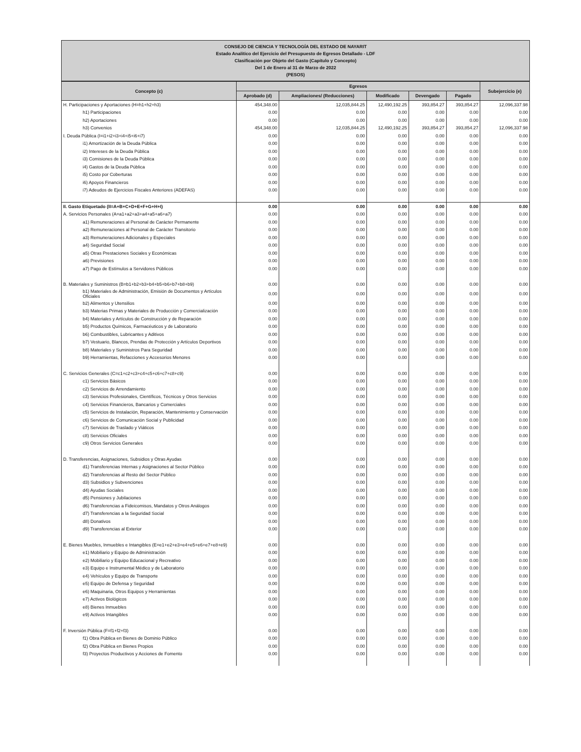CONSEJO DE CIENCIA Y TECNOLOGÍA DEL ESTADO DE NAYARIT
Estado Analítico del Ejercicio del Presupuesto de Egresos Detallado - LDF
Clasificación por Objeto del Gasto (Capítulo y Concepto)
Del 1 de Enero al 31 de Marzo de 2022
(PESOS)
| Concepto (c) | Egresos | | | | | Subejercicio (e) |
| --- | --- | --- | --- | --- | --- | --- |
| | Aprobado (d) | Ampliaciones/ (Reducciones) | Modificado | Devengado | Pagado | |
| H. Participaciones y Aportaciones (H=h1+h2+h3) | 454,348.00 | 12,035,844.25 | 12,490,192.25 | 393,854.27 | 393,854.27 | 12,096,337.98 |
| h1) Participaciones | 0.00 | 0.00 | 0.00 | 0.00 | 0.00 | 0.00 |
| h2) Aportaciones | 0.00 | 0.00 | 0.00 | 0.00 | 0.00 | 0.00 |
| h3) Convenios | 454,348.00 | 12,035,844.25 | 12,490,192.25 | 393,854.27 | 393,854.27 | 12,096,337.98 |
| I. Deuda Pública (I=i1+i2+i3+i4+i5+i6+i7) | 0.00 | 0.00 | 0.00 | 0.00 | 0.00 | 0.00 |
| i1) Amortización de la Deuda Pública | 0.00 | 0.00 | 0.00 | 0.00 | 0.00 | 0.00 |
| i2) Intereses de la Deuda Pública | 0.00 | 0.00 | 0.00 | 0.00 | 0.00 | 0.00 |
| i3) Comisiones de la Deuda Pública | 0.00 | 0.00 | 0.00 | 0.00 | 0.00 | 0.00 |
| i4) Gastos de la Deuda Pública | 0.00 | 0.00 | 0.00 | 0.00 | 0.00 | 0.00 |
| i5) Costo por Coberturas | 0.00 | 0.00 | 0.00 | 0.00 | 0.00 | 0.00 |
| i6) Apoyos Financieros | 0.00 | 0.00 | 0.00 | 0.00 | 0.00 | 0.00 |
| i7) Adeudos de Ejercicios Fiscales Anteriores (ADEFAS) | 0.00 | 0.00 | 0.00 | 0.00 | 0.00 | 0.00 |
| II. Gasto Etiquetado (II=A+B+C+D+E+F+G+H+I) | 0.00 | 0.00 | 0.00 | 0.00 | 0.00 | 0.00 |
| A. Servicios Personales (A=a1+a2+a3+a4+a5+a6+a7) | 0.00 | 0.00 | 0.00 | 0.00 | 0.00 | 0.00 |
| a1) Remuneraciones al Personal de Carácter Permanente | 0.00 | 0.00 | 0.00 | 0.00 | 0.00 | 0.00 |
| a2) Remuneraciones al Personal de Carácter Transitorio | 0.00 | 0.00 | 0.00 | 0.00 | 0.00 | 0.00 |
| a3) Remuneraciones Adicionales y Especiales | 0.00 | 0.00 | 0.00 | 0.00 | 0.00 | 0.00 |
| a4) Seguridad Social | 0.00 | 0.00 | 0.00 | 0.00 | 0.00 | 0.00 |
| a5) Otras Prestaciones Sociales y Económicas | 0.00 | 0.00 | 0.00 | 0.00 | 0.00 | 0.00 |
| a6) Previsiones | 0.00 | 0.00 | 0.00 | 0.00 | 0.00 | 0.00 |
| a7) Pago de Estímulos a Servidores Públicos | 0.00 | 0.00 | 0.00 | 0.00 | 0.00 | 0.00 |
| B. Materiales y Suministros (B=b1+b2+b3+b4+b5+b6+b7+b8+b9) | 0.00 | 0.00 | 0.00 | 0.00 | 0.00 | 0.00 |
| b1) Materiales de Administración, Emisión de Documentos y Artículos Oficiales | 0.00 | 0.00 | 0.00 | 0.00 | 0.00 | 0.00 |
| b2) Alimentos y Utensilios | 0.00 | 0.00 | 0.00 | 0.00 | 0.00 | 0.00 |
| b3) Materias Primas y Materiales de Producción y Comercialización | 0.00 | 0.00 | 0.00 | 0.00 | 0.00 | 0.00 |
| b4) Materiales y Artículos de Construcción y de Reparación | 0.00 | 0.00 | 0.00 | 0.00 | 0.00 | 0.00 |
| b5) Productos Químicos, Farmacéuticos y de Laboratorio | 0.00 | 0.00 | 0.00 | 0.00 | 0.00 | 0.00 |
| b6) Combustibles, Lubricantes y Aditivos | 0.00 | 0.00 | 0.00 | 0.00 | 0.00 | 0.00 |
| b7) Vestuario, Blancos, Prendas de Protección y Artículos Deportivos | 0.00 | 0.00 | 0.00 | 0.00 | 0.00 | 0.00 |
| b8) Materiales y Suministros Para Seguridad | 0.00 | 0.00 | 0.00 | 0.00 | 0.00 | 0.00 |
| b9) Herramientas, Refacciones y Accesorios Menores | 0.00 | 0.00 | 0.00 | 0.00 | 0.00 | 0.00 |
| C. Servicios Generales (C=c1+c2+c3+c4+c5+c6+c7+c8+c9) | 0.00 | 0.00 | 0.00 | 0.00 | 0.00 | 0.00 |
| c1) Servicios Básicos | 0.00 | 0.00 | 0.00 | 0.00 | 0.00 | 0.00 |
| c2) Servicios de Arrendamiento | 0.00 | 0.00 | 0.00 | 0.00 | 0.00 | 0.00 |
| c3) Servicios Profesionales, Científicos, Técnicos y Otros Servicios | 0.00 | 0.00 | 0.00 | 0.00 | 0.00 | 0.00 |
| c4) Servicios Financieros, Bancarios y Comerciales | 0.00 | 0.00 | 0.00 | 0.00 | 0.00 | 0.00 |
| c5) Servicios de Instalación, Reparación, Mantenimiento y Conservación | 0.00 | 0.00 | 0.00 | 0.00 | 0.00 | 0.00 |
| c6) Servicios de Comunicación Social y Publicidad | 0.00 | 0.00 | 0.00 | 0.00 | 0.00 | 0.00 |
| c7) Servicios de Traslado y Viáticos | 0.00 | 0.00 | 0.00 | 0.00 | 0.00 | 0.00 |
| c8) Servicios Oficiales | 0.00 | 0.00 | 0.00 | 0.00 | 0.00 | 0.00 |
| c9) Otros Servicios Generales | 0.00 | 0.00 | 0.00 | 0.00 | 0.00 | 0.00 |
| D. Transferencias, Asignaciones, Subsidios y Otras Ayudas | 0.00 | 0.00 | 0.00 | 0.00 | 0.00 | 0.00 |
| d1) Transferencias Internas y Asignaciones al Sector Público | 0.00 | 0.00 | 0.00 | 0.00 | 0.00 | 0.00 |
| d2) Transferencias al Resto del Sector Público | 0.00 | 0.00 | 0.00 | 0.00 | 0.00 | 0.00 |
| d3) Subsidios y Subvenciones | 0.00 | 0.00 | 0.00 | 0.00 | 0.00 | 0.00 |
| d4) Ayudas Sociales | 0.00 | 0.00 | 0.00 | 0.00 | 0.00 | 0.00 |
| d5) Pensiones y Jubilaciones | 0.00 | 0.00 | 0.00 | 0.00 | 0.00 | 0.00 |
| d6) Transferencias a Fideicomisos, Mandatos y Otros Análogos | 0.00 | 0.00 | 0.00 | 0.00 | 0.00 | 0.00 |
| d7) Transferencias a la Seguridad Social | 0.00 | 0.00 | 0.00 | 0.00 | 0.00 | 0.00 |
| d8) Donativos | 0.00 | 0.00 | 0.00 | 0.00 | 0.00 | 0.00 |
| d9) Transferencias al Exterior | 0.00 | 0.00 | 0.00 | 0.00 | 0.00 | 0.00 |
| E. Bienes Muebles, Inmuebles e Intangibles (E=e1+e2+e3+e4+e5+e6+e7+e8+e9) | 0.00 | 0.00 | 0.00 | 0.00 | 0.00 | 0.00 |
| e1) Mobiliario y Equipo de Administración | 0.00 | 0.00 | 0.00 | 0.00 | 0.00 | 0.00 |
| e2) Mobiliario y Equipo Educacional y Recreativo | 0.00 | 0.00 | 0.00 | 0.00 | 0.00 | 0.00 |
| e3) Equipo e Instrumental Médico y de Laboratorio | 0.00 | 0.00 | 0.00 | 0.00 | 0.00 | 0.00 |
| e4) Vehículos y Equipo de Transporte | 0.00 | 0.00 | 0.00 | 0.00 | 0.00 | 0.00 |
| e5) Equipo de Defensa y Seguridad | 0.00 | 0.00 | 0.00 | 0.00 | 0.00 | 0.00 |
| e6) Maquinaria, Otros Equipos y Herramientas | 0.00 | 0.00 | 0.00 | 0.00 | 0.00 | 0.00 |
| e7) Activos Biológicos | 0.00 | 0.00 | 0.00 | 0.00 | 0.00 | 0.00 |
| e8) Bienes Inmuebles | 0.00 | 0.00 | 0.00 | 0.00 | 0.00 | 0.00 |
| e9) Activos Intangibles | 0.00 | 0.00 | 0.00 | 0.00 | 0.00 | 0.00 |
| F. Inversión Pública (F=f1+f2+f3) | 0.00 | 0.00 | 0.00 | 0.00 | 0.00 | 0.00 |
| f1) Obra Pública en Bienes de Dominio Público | 0.00 | 0.00 | 0.00 | 0.00 | 0.00 | 0.00 |
| f2) Obra Pública en Bienes Propios | 0.00 | 0.00 | 0.00 | 0.00 | 0.00 | 0.00 |
| f3) Proyectos Productivos y Acciones de Fomento | 0.00 | 0.00 | 0.00 | 0.00 | 0.00 | 0.00 |